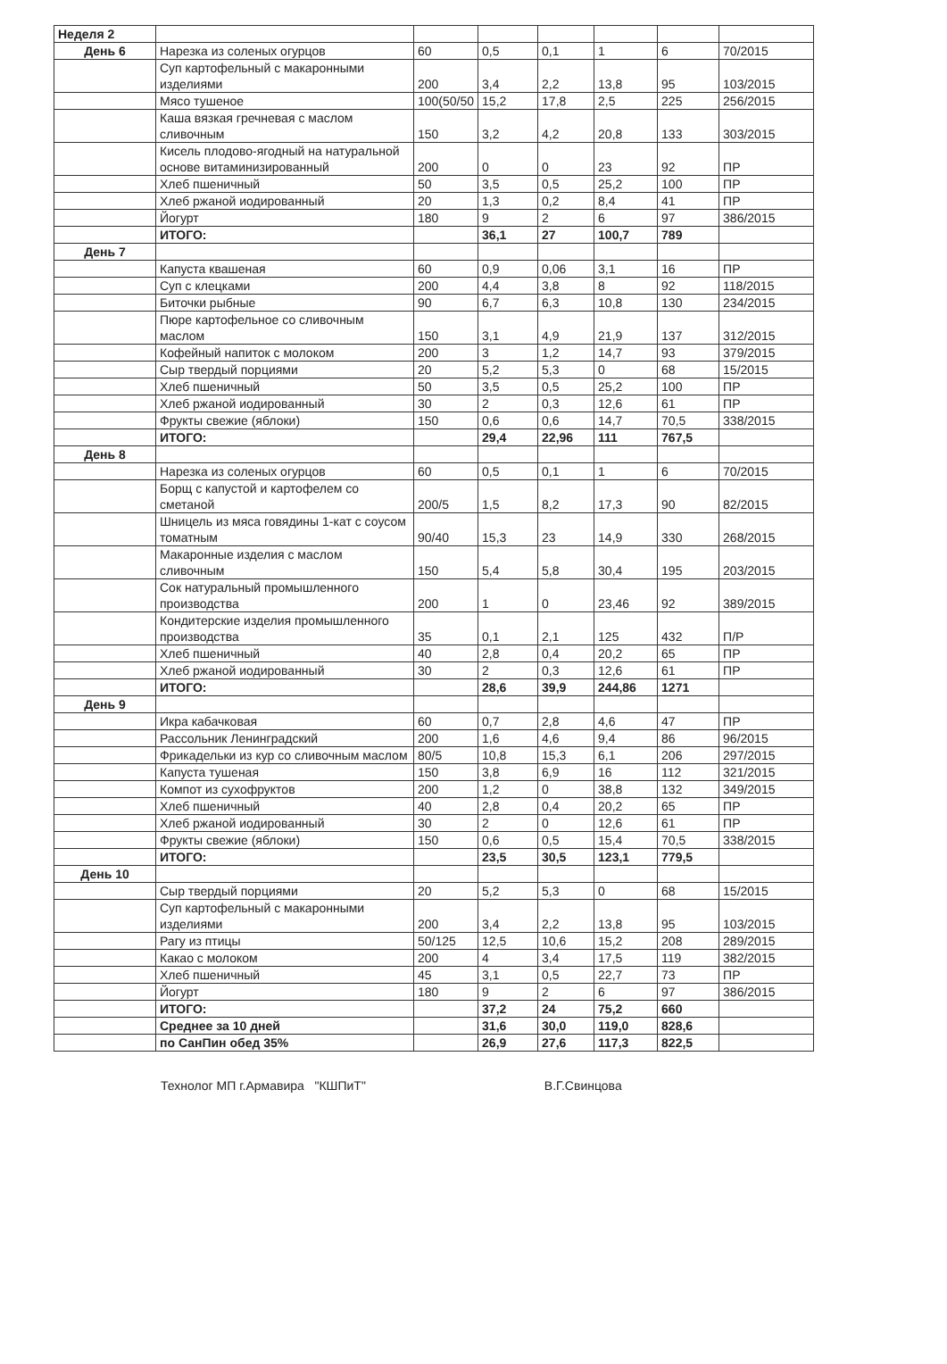| Неделя 2 | | | | | | | |
| День 6 | Нарезка из соленых огурцов | 60 | 0,5 | 0,1 | 1 | 6 | 70/2015 |
| | Суп картофельный с макаронными изделиями | 200 | 3,4 | 2,2 | 13,8 | 95 | 103/2015 |
| | Мясо тушеное | 100(50/50 | 15,2 | 17,8 | 2,5 | 225 | 256/2015 |
| | Каша вязкая гречневая с маслом сливочным | 150 | 3,2 | 4,2 | 20,8 | 133 | 303/2015 |
| | Кисель плодово-ягодный на натуральной основе витаминизированный | 200 | 0 | 0 | 23 | 92 | ПР |
| | Хлеб пшеничный | 50 | 3,5 | 0,5 | 25,2 | 100 | ПР |
| | Хлеб ржаной иодированный | 20 | 1,3 | 0,2 | 8,4 | 41 | ПР |
| | Йогурт | 180 | 9 | 2 | 6 | 97 | 386/2015 |
| | ИТОГО: | | 36,1 | 27 | 100,7 | 789 | |
| День 7 | | | | | | | |
| | Капуста квашеная | 60 | 0,9 | 0,06 | 3,1 | 16 | ПР |
| | Суп с клецками | 200 | 4,4 | 3,8 | 8 | 92 | 118/2015 |
| | Биточки рыбные | 90 | 6,7 | 6,3 | 10,8 | 130 | 234/2015 |
| | Пюре картофельное со сливочным маслом | 150 | 3,1 | 4,9 | 21,9 | 137 | 312/2015 |
| | Кофейный напиток с молоком | 200 | 3 | 1,2 | 14,7 | 93 | 379/2015 |
| | Сыр твердый порциями | 20 | 5,2 | 5,3 | 0 | 68 | 15/2015 |
| | Хлеб пшеничный | 50 | 3,5 | 0,5 | 25,2 | 100 | ПР |
| | Хлеб ржаной иодированный | 30 | 2 | 0,3 | 12,6 | 61 | ПР |
| | Фрукты свежие (яблоки) | 150 | 0,6 | 0,6 | 14,7 | 70,5 | 338/2015 |
| | ИТОГО: | | 29,4 | 22,96 | 111 | 767,5 | |
| День 8 | | | | | | | |
| | Нарезка из соленых огурцов | 60 | 0,5 | 0,1 | 1 | 6 | 70/2015 |
| | Борщ с капустой и картофелем со сметаной | 200/5 | 1,5 | 8,2 | 17,3 | 90 | 82/2015 |
| | Шницель из мяса говядины 1-кат с соусом томатным | 90/40 | 15,3 | 23 | 14,9 | 330 | 268/2015 |
| | Макаронные изделия с маслом сливочным | 150 | 5,4 | 5,8 | 30,4 | 195 | 203/2015 |
| | Сок натуральный промышленного производства | 200 | 1 | 0 | 23,46 | 92 | 389/2015 |
| | Кондитерские изделия промышленного производства | 35 | 0,1 | 2,1 | 125 | 432 | П/Р |
| | Хлеб пшеничный | 40 | 2,8 | 0,4 | 20,2 | 65 | ПР |
| | Хлеб ржаной иодированный | 30 | 2 | 0,3 | 12,6 | 61 | ПР |
| | ИТОГО: | | 28,6 | 39,9 | 244,86 | 1271 | |
| День 9 | | | | | | | |
| | Икра кабачковая | 60 | 0,7 | 2,8 | 4,6 | 47 | ПР |
| | Рассольник Ленинградский | 200 | 1,6 | 4,6 | 9,4 | 86 | 96/2015 |
| | Фрикадельки из кур со сливочным маслом | 80/5 | 10,8 | 15,3 | 6,1 | 206 | 297/2015 |
| | Капуста тушеная | 150 | 3,8 | 6,9 | 16 | 112 | 321/2015 |
| | Компот из сухофруктов | 200 | 1,2 | 0 | 38,8 | 132 | 349/2015 |
| | Хлеб пшеничный | 40 | 2,8 | 0,4 | 20,2 | 65 | ПР |
| | Хлеб ржаной иодированный | 30 | 2 | 0 | 12,6 | 61 | ПР |
| | Фрукты свежие (яблоки) | 150 | 0,6 | 0,5 | 15,4 | 70,5 | 338/2015 |
| | ИТОГО: | | 23,5 | 30,5 | 123,1 | 779,5 | |
| День 10 | | | | | | | |
| | Сыр твердый порциями | 20 | 5,2 | 5,3 | 0 | 68 | 15/2015 |
| | Суп картофельный с макаронными изделиями | 200 | 3,4 | 2,2 | 13,8 | 95 | 103/2015 |
| | Рагу из птицы | 50/125 | 12,5 | 10,6 | 15,2 | 208 | 289/2015 |
| | Какао с молоком | 200 | 4 | 3,4 | 17,5 | 119 | 382/2015 |
| | Хлеб пшеничный | 45 | 3,1 | 0,5 | 22,7 | 73 | ПР |
| | Йогурт | 180 | 9 | 2 | 6 | 97 | 386/2015 |
| | ИТОГО: | | 37,2 | 24 | 75,2 | 660 | |
| | Среднее за 10 дней | | 31,6 | 30,0 | 119,0 | 828,6 | |
| | по СанПин обед 35% | | 26,9 | 27,6 | 117,3 | 822,5 | |
Технолог МП г.Армавира "КШПиТ" В.Г.Свинцова